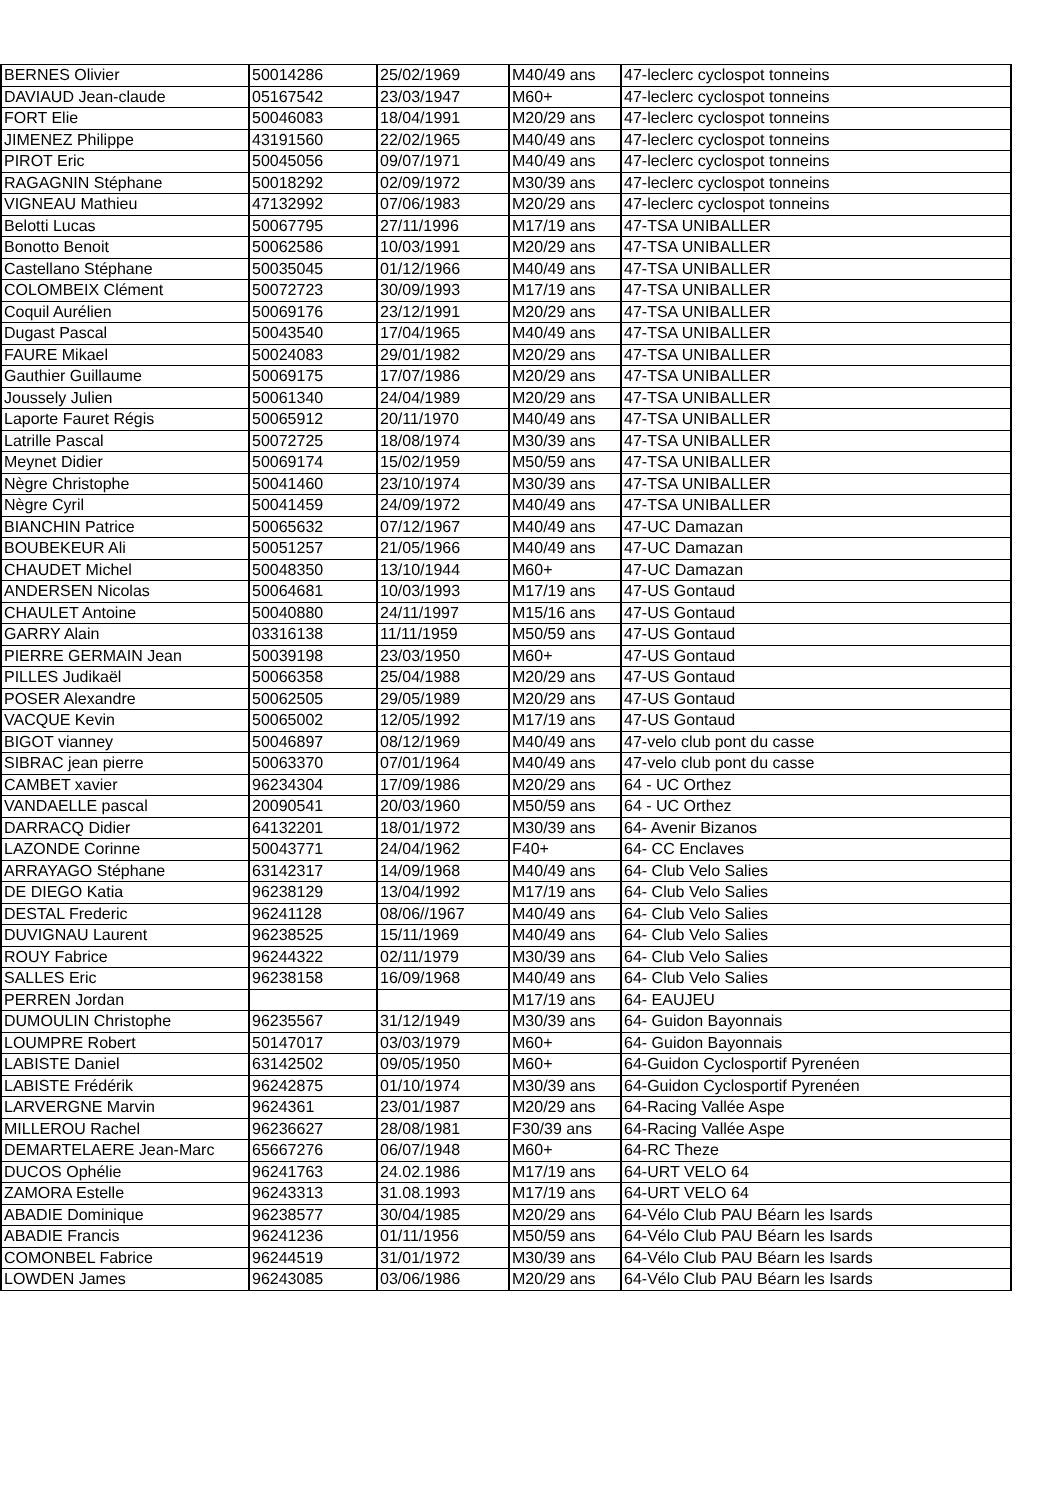| BERNES Olivier | 50014286 | 25/02/1969 | M40/49 ans | 47-leclerc cyclospot tonneins |
| DAVIAUD Jean-claude | 05167542 | 23/03/1947 | M60+ | 47-leclerc cyclospot tonneins |
| FORT Elie | 50046083 | 18/04/1991 | M20/29 ans | 47-leclerc cyclospot tonneins |
| JIMENEZ Philippe | 43191560 | 22/02/1965 | M40/49 ans | 47-leclerc cyclospot tonneins |
| PIROT Eric | 50045056 | 09/07/1971 | M40/49 ans | 47-leclerc cyclospot tonneins |
| RAGAGNIN Stéphane | 50018292 | 02/09/1972 | M30/39 ans | 47-leclerc cyclospot tonneins |
| VIGNEAU Mathieu | 47132992 | 07/06/1983 | M20/29 ans | 47-leclerc cyclospot tonneins |
| Belotti Lucas | 50067795 | 27/11/1996 | M17/19 ans | 47-TSA UNIBALLER |
| Bonotto Benoit | 50062586 | 10/03/1991 | M20/29 ans | 47-TSA UNIBALLER |
| Castellano Stéphane | 50035045 | 01/12/1966 | M40/49 ans | 47-TSA UNIBALLER |
| COLOMBEIX Clément | 50072723 | 30/09/1993 | M17/19 ans | 47-TSA UNIBALLER |
| Coquil Aurélien | 50069176 | 23/12/1991 | M20/29 ans | 47-TSA UNIBALLER |
| Dugast Pascal | 50043540 | 17/04/1965 | M40/49 ans | 47-TSA UNIBALLER |
| FAURE Mikael | 50024083 | 29/01/1982 | M20/29 ans | 47-TSA UNIBALLER |
| Gauthier Guillaume | 50069175 | 17/07/1986 | M20/29 ans | 47-TSA UNIBALLER |
| Joussely Julien | 50061340 | 24/04/1989 | M20/29 ans | 47-TSA UNIBALLER |
| Laporte Fauret Régis | 50065912 | 20/11/1970 | M40/49 ans | 47-TSA UNIBALLER |
| Latrille Pascal | 50072725 | 18/08/1974 | M30/39 ans | 47-TSA UNIBALLER |
| Meynet Didier | 50069174 | 15/02/1959 | M50/59 ans | 47-TSA UNIBALLER |
| Nègre Christophe | 50041460 | 23/10/1974 | M30/39 ans | 47-TSA UNIBALLER |
| Nègre Cyril | 50041459 | 24/09/1972 | M40/49 ans | 47-TSA UNIBALLER |
| BIANCHIN Patrice | 50065632 | 07/12/1967 | M40/49 ans | 47-UC Damazan |
| BOUBEKEUR Ali | 50051257 | 21/05/1966 | M40/49 ans | 47-UC Damazan |
| CHAUDET Michel | 50048350 | 13/10/1944 | M60+ | 47-UC Damazan |
| ANDERSEN Nicolas | 50064681 | 10/03/1993 | M17/19 ans | 47-US Gontaud |
| CHAULET Antoine | 50040880 | 24/11/1997 | M15/16 ans | 47-US Gontaud |
| GARRY Alain | 03316138 | 11/11/1959 | M50/59 ans | 47-US Gontaud |
| PIERRE GERMAIN Jean | 50039198 | 23/03/1950 | M60+ | 47-US Gontaud |
| PILLES Judikaël | 50066358 | 25/04/1988 | M20/29 ans | 47-US Gontaud |
| POSER Alexandre | 50062505 | 29/05/1989 | M20/29 ans | 47-US Gontaud |
| VACQUE Kevin | 50065002 | 12/05/1992 | M17/19 ans | 47-US Gontaud |
| BIGOT vianney | 50046897 | 08/12/1969 | M40/49 ans | 47-velo club pont du casse |
| SIBRAC jean pierre | 50063370 | 07/01/1964 | M40/49 ans | 47-velo club pont du casse |
| CAMBET xavier | 96234304 | 17/09/1986 | M20/29 ans | 64 - UC Orthez |
| VANDAELLE pascal | 20090541 | 20/03/1960 | M50/59 ans | 64 - UC Orthez |
| DARRACQ Didier | 64132201 | 18/01/1972 | M30/39 ans | 64- Avenir Bizanos |
| LAZONDE Corinne | 50043771 | 24/04/1962 | F40+ | 64- CC Enclaves |
| ARRAYAGO Stéphane | 63142317 | 14/09/1968 | M40/49 ans | 64- Club Velo Salies |
| DE DIEGO Katia | 96238129 | 13/04/1992 | M17/19 ans | 64- Club Velo Salies |
| DESTAL Frederic | 96241128 | 08/06//1967 | M40/49 ans | 64- Club Velo Salies |
| DUVIGNAU Laurent | 96238525 | 15/11/1969 | M40/49 ans | 64- Club Velo Salies |
| ROUY Fabrice | 96244322 | 02/11/1979 | M30/39 ans | 64- Club Velo Salies |
| SALLES Eric | 96238158 | 16/09/1968 | M40/49 ans | 64- Club Velo Salies |
| PERREN Jordan | | | M17/19 ans | 64- EAUJEU |
| DUMOULIN Christophe | 96235567 | 31/12/1949 | M30/39 ans | 64- Guidon Bayonnais |
| LOUMPRE Robert | 50147017 | 03/03/1979 | M60+ | 64- Guidon Bayonnais |
| LABISTE Daniel | 63142502 | 09/05/1950 | M60+ | 64-Guidon Cyclosportif Pyrenéen |
| LABISTE Frédérik | 96242875 | 01/10/1974 | M30/39 ans | 64-Guidon Cyclosportif Pyrenéen |
| LARVERGNE Marvin | 9624361 | 23/01/1987 | M20/29 ans | 64-Racing Vallée Aspe |
| MILLEROU Rachel | 96236627 | 28/08/1981 | F30/39 ans | 64-Racing Vallée Aspe |
| DEMARTELAERE Jean-Marc | 65667276 | 06/07/1948 | M60+ | 64-RC Theze |
| DUCOS Ophélie | 96241763 | 24.02.1986 | M17/19 ans | 64-URT VELO 64 |
| ZAMORA Estelle | 96243313 | 31.08.1993 | M17/19 ans | 64-URT VELO 64 |
| ABADIE Dominique | 96238577 | 30/04/1985 | M20/29 ans | 64-Vélo Club PAU Béarn les Isards |
| ABADIE Francis | 96241236 | 01/11/1956 | M50/59 ans | 64-Vélo Club PAU Béarn les Isards |
| COMONBEL Fabrice | 96244519 | 31/01/1972 | M30/39 ans | 64-Vélo Club PAU Béarn les Isards |
| LOWDEN James | 96243085 | 03/06/1986 | M20/29 ans | 64-Vélo Club PAU Béarn les Isards |